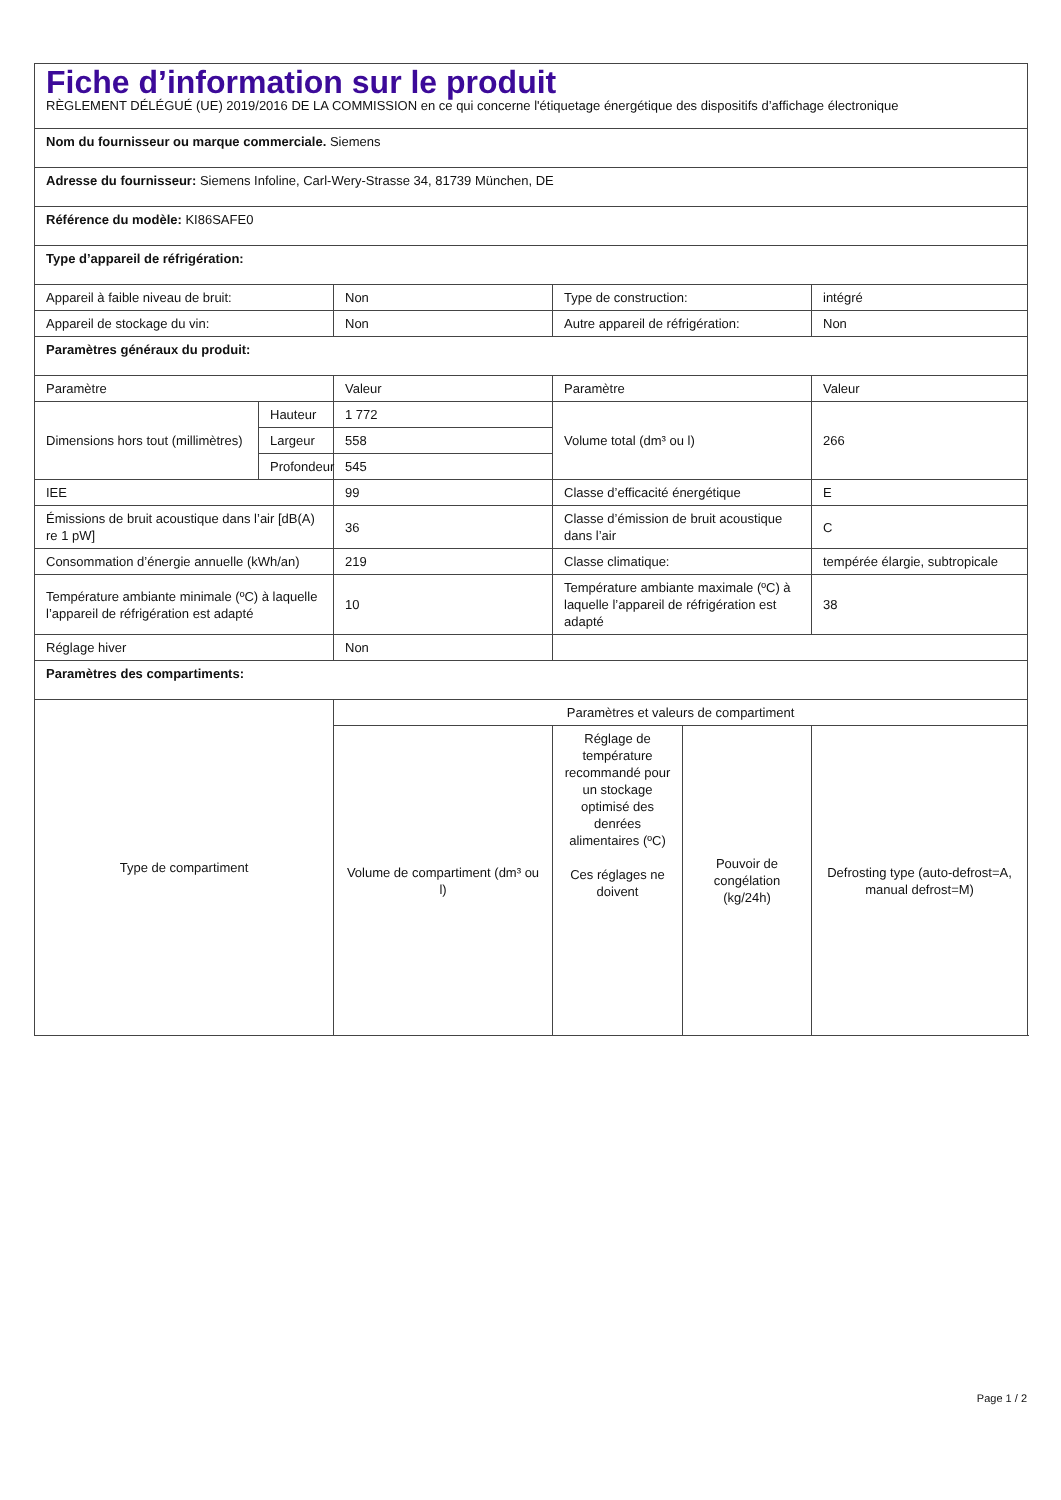| Fiche d’information sur le produit RÈGLEMENT DÉLÉGUÉ (UE) 2019/2016 DE LA COMMISSION en ce qui concerne l'étiquetage énergétique des dispositifs d’affichage électronique | | | | | |
| Nom du fournisseur ou marque commerciale. Siemens | | | | | |
| Adresse du fournisseur: Siemens Infoline, Carl-Wery-Strasse 34, 81739 München, DE | | | | | |
| Référence du modèle: KI86SAFE0 | | | | | |
| Type d’appareil de réfrigération: | | | | | |
| Appareil à faible niveau de bruit: | | Non | Type de construction: | | intégré |
| Appareil de stockage du vin: | | Non | Autre appareil de réfrigération: | | Non |
| Paramètres généraux du produit: | | | | | |
| Paramètre | | Valeur | Paramètre | | Valeur |
| Dimensions hors tout (millimètres) | Hauteur | 1 772 | Volume total (dm³ ou l) | | 266 |
| | Largeur | 558 | | | |
| | Profondeur | 545 | | | |
| IEE | | 99 | Classe d’efficacité énergétique | | E |
| Émissions de bruit acoustique dans l’air [dB(A) re 1 pW] | | 36 | Classe d’émission de bruit acoustique dans l’air | | C |
| Consommation d’énergie annuelle (kWh/an) | | 219 | Classe climatique: | | tempérée élargie, subtropicale |
| Température ambiante minimale (ºC) à laquelle l’appareil de réfrigération est adapté | | 10 | Température ambiante maximale (ºC) à laquelle l’appareil de réfrigération est adapté | | 38 |
| Réglage hiver | | Non | | | |
| Paramètres des compartiments: | | | | | |
| Type de compartiment | | Paramètres et valeurs de compartiment | | | |
| | | Volume de compartiment (dm³ ou l) | Réglage de température recommandé pour un stockage optimisé des denrées alimentaires (ºC) Ces réglages ne doivent | Pouvoir de congélation (kg/24h) | Defrosting type (auto-defrost=A, manual defrost=M) |
Page 1 / 2